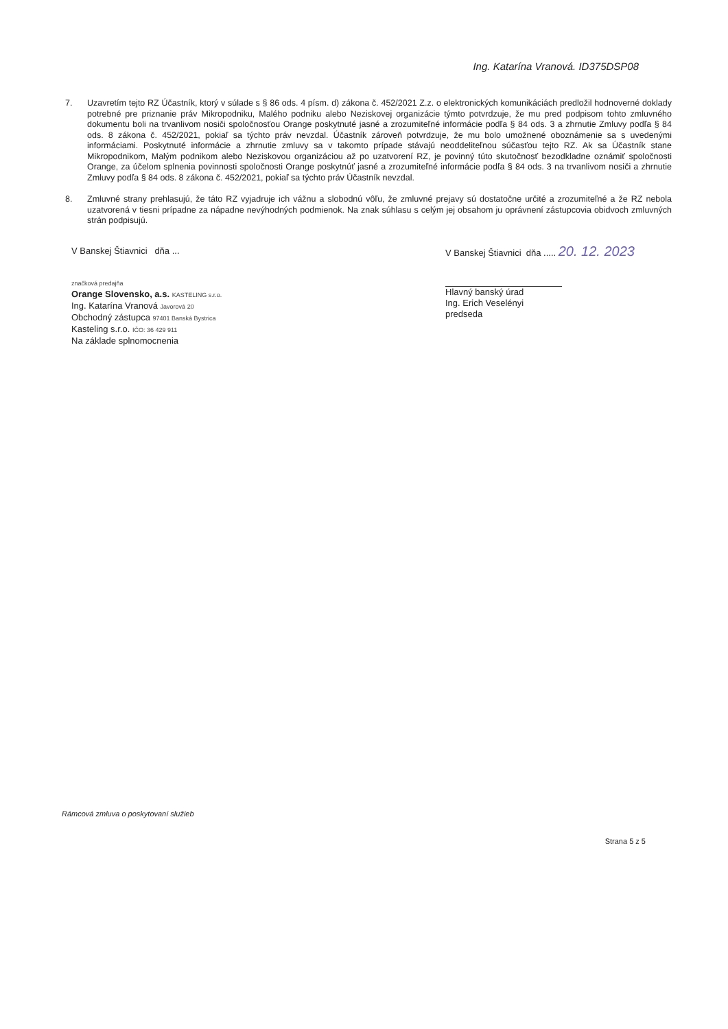Ing. Katarína Vranová. ID375DSP08
7. Uzavretím tejto RZ Účastník, ktorý v súlade s § 86 ods. 4 písm. d) zákona č. 452/2021 Z.z. o elektronických komunikáciách predložil hodnoverné doklady potrebné pre priznanie práv Mikropodniku, Malého podniku alebo Neziskovej organizácie týmto potvrdzuje, že mu pred podpisom tohto zmluvného dokumentu boli na trvanlivom nosiči spoločnosťou Orange poskytnuté jasné a zrozumiteľné informácie podľa § 84 ods. 3 a zhrnutie Zmluvy podľa § 84 ods. 8 zákona č. 452/2021, pokiaľ sa týchto práv nevzdal. Účastník zároveň potvrdzuje, že mu bolo umožnené oboznámenie sa s uvedenými informáciami. Poskytnuté informácie a zhrnutie zmluvy sa v takomto prípade stávajú neoddeliteľnou súčasťou tejto RZ. Ak sa Účastník stane Mikropodnikom, Malým podnikom alebo Neziskovou organizáciou až po uzatvorení RZ, je povinný túto skutočnosť bezodkladne oznámiť spoločnosti Orange, za účelom splnenia povinnosti spoločnosti Orange poskytnúť jasné a zrozumiteľné informácie podľa § 84 ods. 3 na trvanlivom nosiči a zhrnutie Zmluvy podľa § 84 ods. 8 zákona č. 452/2021, pokiaľ sa týchto práv Účastník nevzdal.
8. Zmluvné strany prehlasujú, že táto RZ vyjadruje ich vážnu a slobodnú vôľu, že zmluvné prejavy sú dostatočne určité a zrozumiteľné a že RZ nebola uzatvorená v tiesni prípadne za nápadne nevýhodných podmienok. Na znak súhlasu s celým jej obsahom ju oprávnení zástupcovia obidvoch zmluvných strán podpisujú.
V Banskej Štiavnici dňa ...
značková predajňa
Orange Slovensko, a.s. KASTELING s.r.o.
Ing. Katarína Vranová Javorová 20
Obchodný zástupca 97401 Banská Bystrica
Kasteling s.r.o. IČO: 36 429 911
Na základe splnomocnenia
V Banskej Štiavnici dňa ..... 20. 12. 2023
Hlavný banský úrad
Ing. Erich Veselényi
predseda
Rámcová zmluva o poskytovaní služieb
Strana 5 z 5